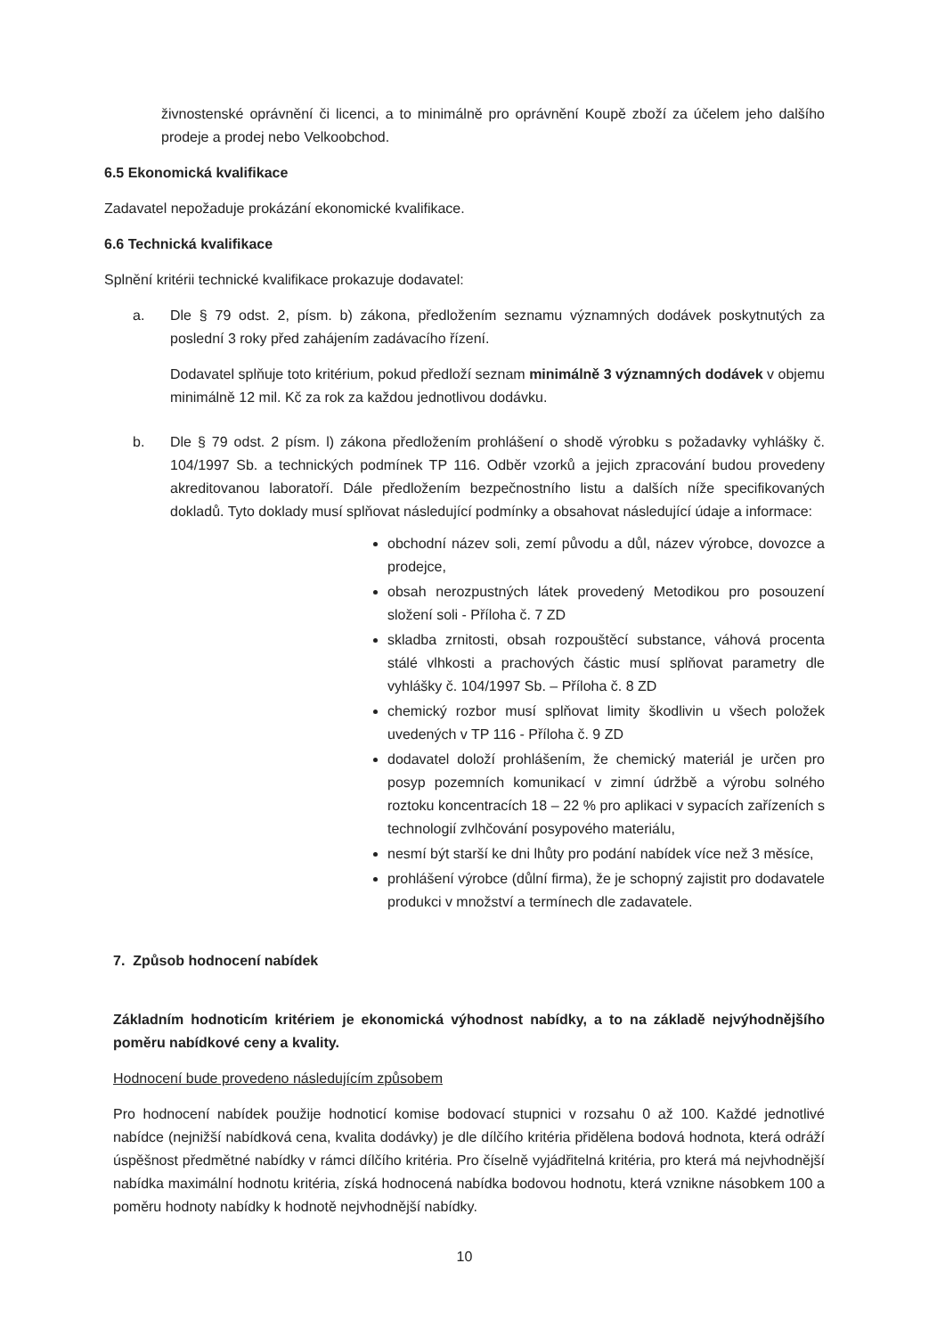živnostenské oprávnění či licenci, a to minimálně pro oprávnění Koupě zboží za účelem jeho dalšího prodeje a prodej nebo Velkoobchod.
6.5 Ekonomická kvalifikace
Zadavatel nepožaduje prokázání ekonomické kvalifikace.
6.6 Technická kvalifikace
Splnění kritérii technické kvalifikace prokazuje dodavatel:
a. Dle § 79 odst. 2, písm. b) zákona, předložením seznamu významných dodávek poskytnutých za poslední 3 roky před zahájením zadávacího řízení.
Dodavatel splňuje toto kritérium, pokud předloží seznam minimálně 3 významných dodávek v objemu minimálně 12 mil. Kč za rok za každou jednotlivou dodávku.
b. Dle § 79 odst. 2 písm. l) zákona předložením prohlášení o shodě výrobku s požadavky vyhlášky č. 104/1997 Sb. a technických podmínek TP 116. Odběr vzorků a jejich zpracování budou provedeny akreditovanou laboratoří. Dále předložením bezpečnostního listu a dalších níže specifikovaných dokladů. Tyto doklady musí splňovat následující podmínky a obsahovat následující údaje a informace:
obchodní název soli, zemí původu a důl, název výrobce, dovozce a prodejce,
obsah nerozpustných látek provedený Metodikou pro posouzení složení soli - Příloha č. 7 ZD
skladba zrnitosti, obsah rozpouštěcí substance, váhová procenta stálé vlhkosti a prachových částic musí splňovat parametry dle vyhlášky č. 104/1997 Sb. – Příloha č. 8 ZD
chemický rozbor musí splňovat limity škodlivin u všech položek uvedených v TP 116 - Příloha č. 9 ZD
dodavatel doloží prohlášením, že chemický materiál je určen pro posyp pozemních komunikací v zimní údržbě a výrobu solného roztoku koncentracích 18 – 22 % pro aplikaci v sypacích zařízeních s technologií zvlhčování posypového materiálu,
nesmí být starší ke dni lhůty pro podání nabídek více než 3 měsíce,
prohlášení výrobce (důlní firma), že je schopný zajistit pro dodavatele produkci v množství a termínech dle zadavatele.
7. Způsob hodnocení nabídek
Základním hodnoticím kritériem je ekonomická výhodnost nabídky, a to na základě nejvýhodnějšího poměru nabídkové ceny a kvality.
Hodnocení bude provedeno následujícím způsobem
Pro hodnocení nabídek použije hodnoticí komise bodovací stupnici v rozsahu 0 až 100. Každé jednotlivé nabídce (nejnižší nabídková cena, kvalita dodávky) je dle dílčího kritéria přidělena bodová hodnota, která odráží úspěšnost předmětné nabídky v rámci dílčího kritéria. Pro číselně vyjádřitelná kritéria, pro která má nejvhodnější nabídka maximální hodnotu kritéria, získá hodnocená nabídka bodovou hodnotu, která vznikne násobkem 100 a poměru hodnoty nabídky k hodnotě nejvhodnější nabídky.
10